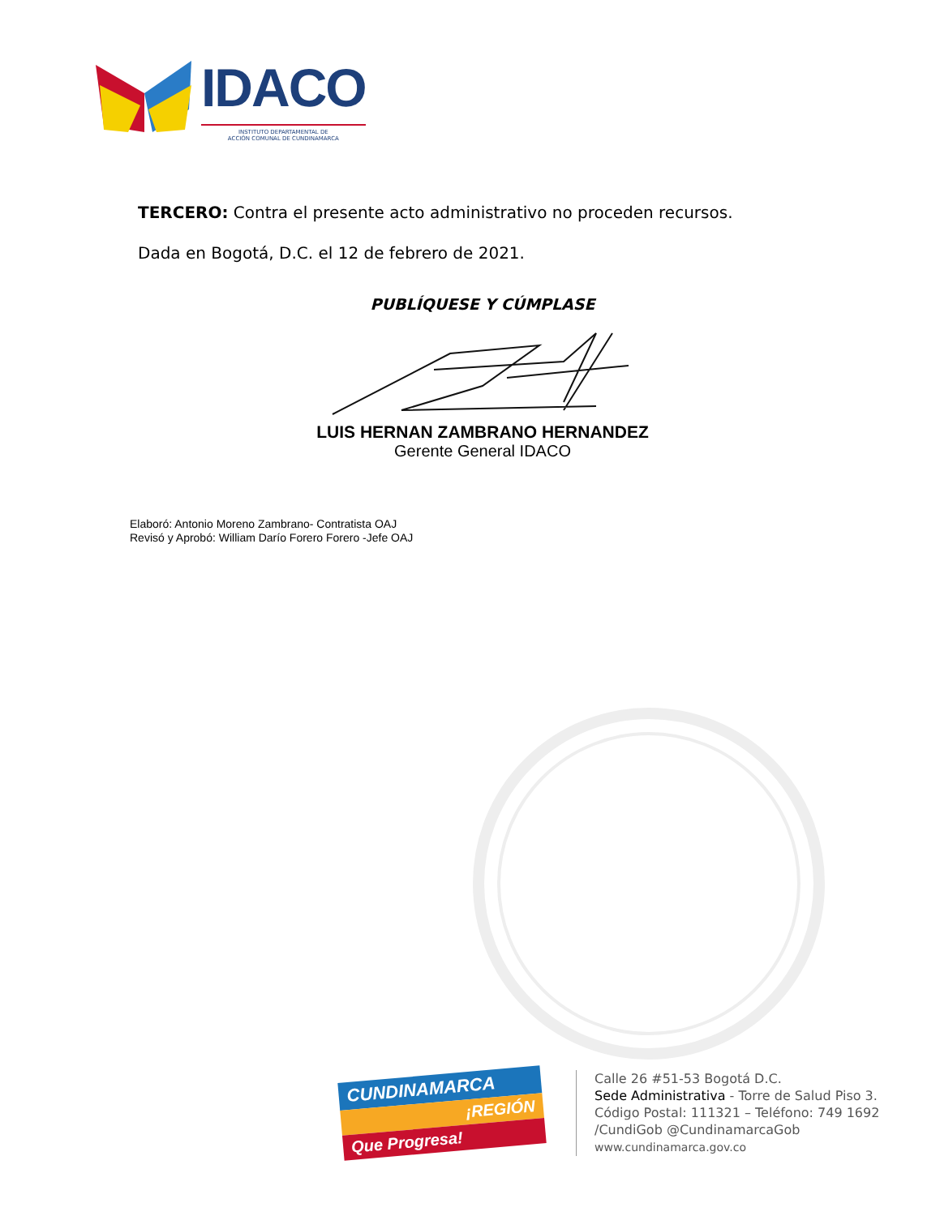IDACO
INSTITUTO DEPARTAMENTAL DE
ACCIÓN COMUNAL DE CUNDINAMARCA
TERCERO: Contra el presente acto administrativo no proceden recursos.
Dada en Bogotá, D.C. el 12 de febrero de 2021.
PUBLÍQUESE Y CÚMPLASE
LUIS HERNAN ZAMBRANO HERNANDEZ
Gerente General IDACO
Elaboró: Antonio Moreno Zambrano- Contratista OAJ
Revisó y Aprobó: William Darío Forero Forero -Jefe OAJ
CUNDINAMARCA
¡REGIÓN
Que Progresa!
Calle 26 #51-53 Bogotá D.C.
Sede Administrativa - Torre de Salud Piso 3.
Código Postal: 111321 – Teléfono: 749 1692
/CundiGob @CundinamarcaGob
www.cundinamarca.gov.co